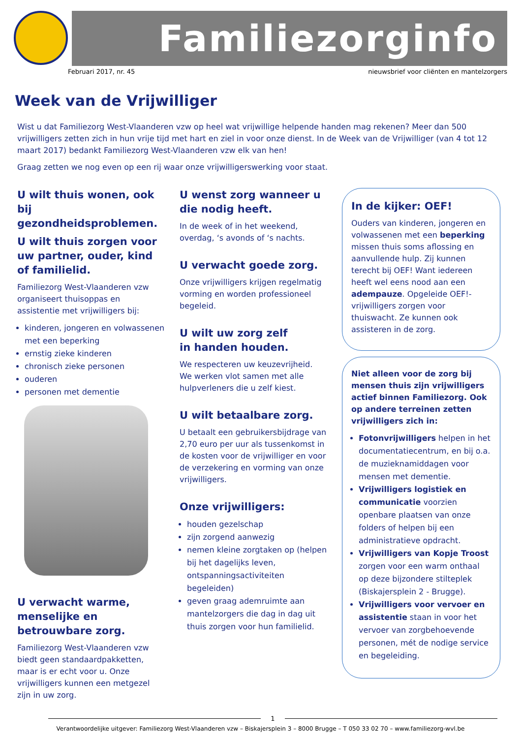Familiezorginfo
Februari 2017, nr. 45 nieuwsbrief voor cliënten en mantelzorgers
Week van de Vrijwilliger
Wist u dat Familiezorg West-Vlaanderen vzw op heel wat vrijwillige helpende handen mag rekenen? Meer dan 500 vrijwilligers zetten zich in hun vrije tijd met hart en ziel in voor onze dienst. In de Week van de Vrijwilliger (van 4 tot 12 maart 2017) bedankt Familiezorg West-Vlaanderen vzw elk van hen!
Graag zetten we nog even op een rij waar onze vrijwilligerswerking voor staat.
U wilt thuis wonen, ook bij gezondheidsproblemen.
U wilt thuis zorgen voor uw partner, ouder, kind of familielid.
Familiezorg West-Vlaanderen vzw organiseert thuisoppas en assistentie met vrijwilligers bij:
kinderen, jongeren en volwassenen met een beperking
ernstig zieke kinderen
chronisch zieke personen
ouderen
personen met dementie
U verwacht warme, menselijke en betrouwbare zorg.
Familiezorg West-Vlaanderen vzw biedt geen standaardpakketten, maar is er echt voor u. Onze vrijwilligers kunnen een metgezel zijn in uw zorg.
U wenst zorg wanneer u die nodig heeft.
In de week of in het weekend, overdag, ‘s avonds of ‘s nachts.
U verwacht goede zorg.
Onze vrijwilligers krijgen regelmatig vorming en worden professioneel begeleid.
U wilt uw zorg zelf
in handen houden.
We respecteren uw keuzevrijheid. We werken vlot samen met alle hulpverleners die u zelf kiest.
U wilt betaalbare zorg.
U betaalt een gebruikersbijdrage van 2,70 euro per uur als tussenkomst in de kosten voor de vrijwilliger en voor de verzekering en vorming van onze vrijwilligers.
Onze vrijwilligers:
houden gezelschap
zijn zorgend aanwezig
nemen kleine zorgtaken op (helpen bij het dagelijks leven, ontspanningsactiviteiten begeleiden)
geven graag ademruimte aan mantelzorgers die dag in dag uit thuis zorgen voor hun familielid.
In de kijker: OEF!
Ouders van kinderen, jongeren en volwassenen met een beperking missen thuis soms aflossing en aanvullende hulp. Zij kunnen terecht bij OEF! Want iedereen heeft wel eens nood aan een adempauze. Opgeleide OEF!-vrijwilligers zorgen voor thuiswacht. Ze kunnen ook assisteren in de zorg.
Niet alleen voor de zorg bij mensen thuis zijn vrijwilligers actief binnen Familiezorg. Ook op andere terreinen zetten vrijwilligers zich in:
Fotonvrijwilligers helpen in het documentatiecentrum, en bij o.a. de muzieknamiddagen voor mensen met dementie.
Vrijwilligers logistiek en communicatie voorzien openbare plaatsen van onze folders of helpen bij een administratieve opdracht.
Vrijwilligers van Kopje Troost zorgen voor een warm onthaal op deze bijzondere stilteplek (Biskajersplein 2 - Brugge).
Vrijwilligers voor vervoer en assistentie staan in voor het vervoer van zorgbehoevende personen, mét de nodige service en begeleiding.
1
Verantwoordelijke uitgever: Familiezorg West-Vlaanderen vzw – Biskajersplein 3 – 8000 Brugge – T 050 33 02 70 – www.familiezorg-wvl.be